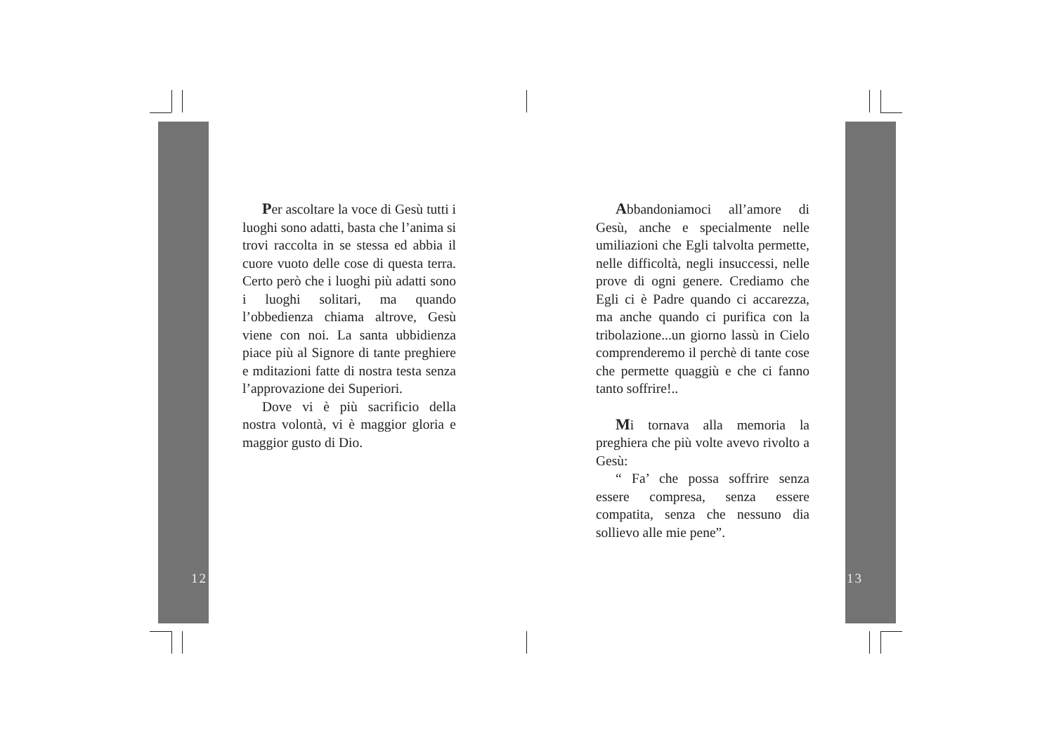Per ascoltare la voce di Gesù tutti i luoghi sono adatti, basta che l’anima si trovi raccolta in se stessa ed abbia il cuore vuoto delle cose di questa terra. Certo però che i luoghi più adatti sono i luoghi solitari, ma quando l’obbedienza chiama altrove, Gesù viene con noi. La santa ubbidienza piace più al Signore di tante preghiere e mditazioni fatte di nostra testa senza l’approvazione dei Superiori.
Dove vi è più sacrificio della nostra volontà, vi è maggior gloria e maggior gusto di Dio.
12
Abbandoniamoci all’amore di Gesù, anche e specialmente nelle umiliazioni che Egli talvolta permette, nelle difficoltà, negli insuccessi, nelle prove di ogni genere. Crediamo che Egli ci è Padre quando ci accarezza, ma anche quando ci purifica con la tribolazione...un giorno lassù in Cielo comprenderemo il perchè di tante cose che permette quaggiù e che ci fanno tanto soffrire!..
Mi tornava alla memoria la preghiera che più volte avevo rivolto a Gesù:
“ Fa’ che possa soffrire senza essere compresa, senza essere compatita, senza che nessuno dia sollievo alle mie pene”.
13